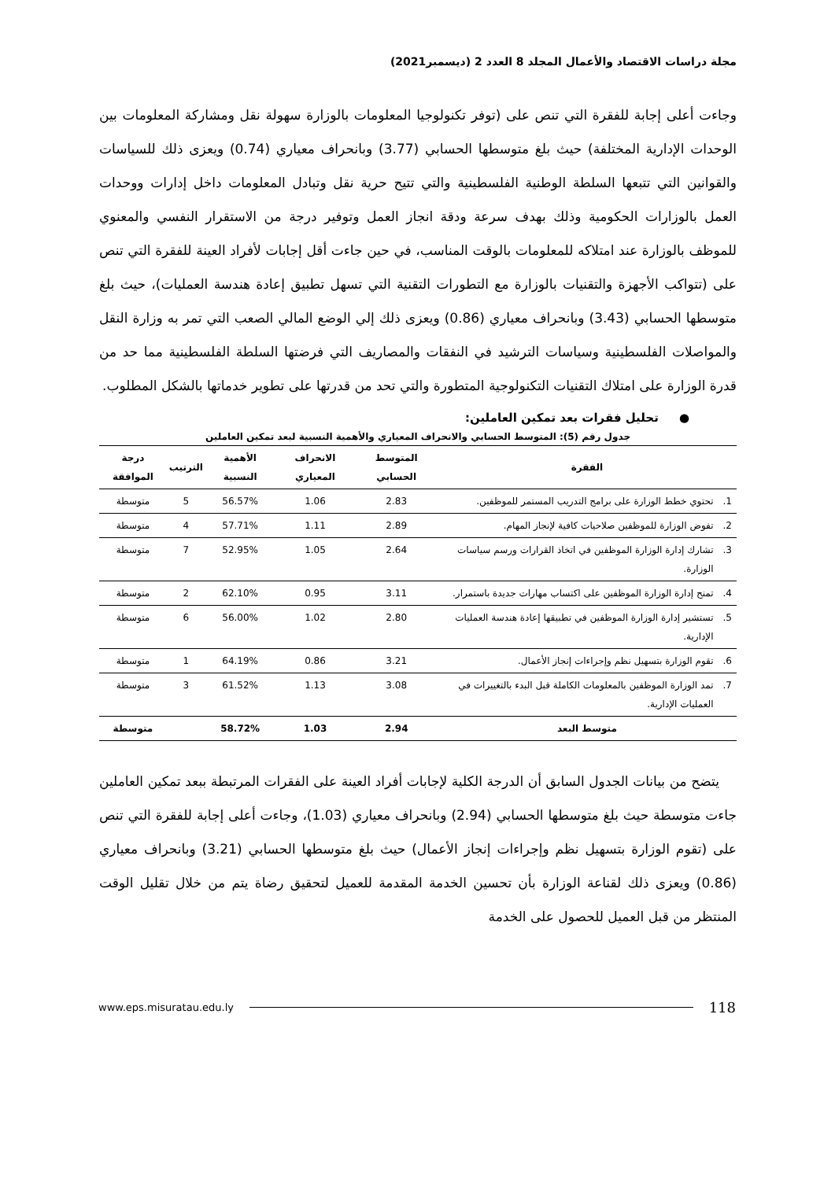مجلة دراسات الاقتصاد والأعمال المجلد 8 العدد 2 (ديسمبر2021)
وجاءت أعلى إجابة للفقرة التي تنص على (توفر تكنولوجيا المعلومات بالوزارة سهولة نقل ومشاركة المعلومات بين الوحدات الإدارية المختلفة) حيث بلغ متوسطها الحسابي (3.77) وبانحراف معياري (0.74) ويعزى ذلك للسياسات والقوانين التي تتبعها السلطة الوطنية الفلسطينية والتي تتيح حرية نقل وتبادل المعلومات داخل إدارات ووحدات العمل بالوزارات الحكومية وذلك بهدف سرعة ودقة انجاز العمل وتوفير درجة من الاستقرار النفسي والمعنوي للموظف بالوزارة عند امتلاكه للمعلومات بالوقت المناسب، في حين جاءت أقل إجابات لأفراد العينة للفقرة التي تنص على (تتواكب الأجهزة والتقنيات بالوزارة مع التطورات التقنية التي تسهل تطبيق إعادة هندسة العمليات)، حيث بلغ متوسطها الحسابي (3.43) وبانحراف معياري (0.86) ويعزى ذلك إلي الوضع المالي الصعب التي تمر به وزارة النقل والمواصلات الفلسطينية وسياسات الترشيد في النفقات والمصاريف التي فرضتها السلطة الفلسطينية مما حد من قدرة الوزارة على امتلاك التقنيات التكنولوجية المتطورة والتي تحد من قدرتها على تطوير خدماتها بالشكل المطلوب.
● تحليل فقرات بعد تمكين العاملين:
جدول رقم (5): المتوسط الحسابي والانحراف المعياري والأهمية النسبية لبعد تمكين العاملين
| الفقرة | | المتوسط الحسابي | الانحراف المعياري | الأهمية النسبية | الترتيب | درجة الموافقة |
| --- | --- | --- | --- | --- | --- | --- |
| 1. | تحتوي خطط الوزارة على برامج التدريب المستمر للموظفين. | 2.83 | 1.06 | 56.57% | 5 | متوسطة |
| 2. | تفوض الوزارة للموظفين صلاحيات كافية لإنجاز المهام. | 2.89 | 1.11 | 57.71% | 4 | متوسطة |
| 3. | تشارك إدارة الوزارة الموظفين في اتخاذ القرارات ورسم سياسات الوزارة. | 2.64 | 1.05 | 52.95% | 7 | متوسطة |
| 4. | تمنح إدارة الوزارة الموظفين على اكتساب مهارات جديدة باستمرار. | 3.11 | 0.95 | 62.10% | 2 | متوسطة |
| 5. | تستشير إدارة الوزارة الموظفين في تطبيقها إعادة هندسة العمليات الإدارية. | 2.80 | 1.02 | 56.00% | 6 | متوسطة |
| 6. | تقوم الوزارة بتسهيل نظم وإجراءات إنجاز الأعمال. | 3.21 | 0.86 | 64.19% | 1 | متوسطة |
| 7. | تمد الوزارة الموظفين بالمعلومات الكاملة قبل البدء بالتغييرات في العمليات الإدارية. | 3.08 | 1.13 | 61.52% | 3 | متوسطة |
| متوسط البعد | | 2.94 | 1.03 | 58.72% | | متوسطة |
يتضح من بيانات الجدول السابق أن الدرجة الكلية لإجابات أفراد العينة على الفقرات المرتبطة ببعد تمكين العاملين جاءت متوسطة حيث بلغ متوسطها الحسابي (2.94) وبانحراف معياري (1.03)، وجاءت أعلى إجابة للفقرة التي تنص على (تقوم الوزارة بتسهيل نظم وإجراءات إنجاز الأعمال) حيث بلغ متوسطها الحسابي (3.21) وبانحراف معياري (0.86) ويعزى ذلك لقناعة الوزارة بأن تحسين الخدمة المقدمة للعميل لتحقيق رضاة يتم من خلال تقليل الوقت المنتظر من قبل العميل للحصول على الخدمة
www.eps.misuratau.edu.ly 118